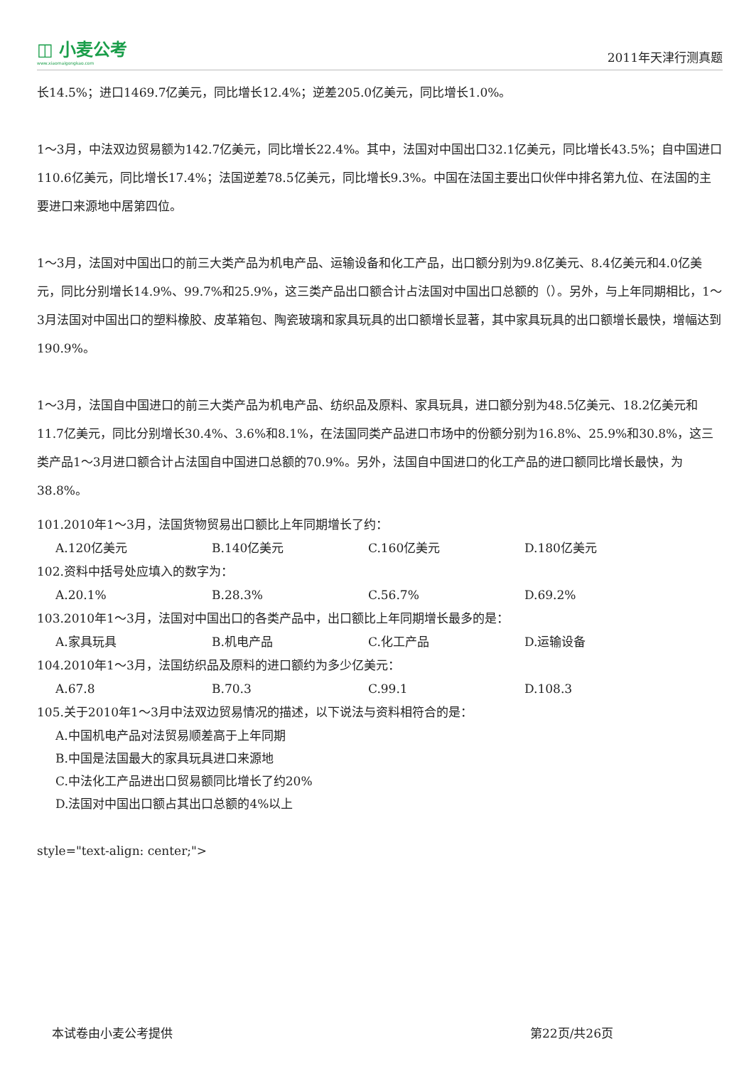◫ 小麦公考
www.xiaomaigongkao.com
2011年天津行测真题
长14.5%；进口1469.7亿美元，同比增长12.4%；逆差205.0亿美元，同比增长1.0%。
1～3月，中法双边贸易额为142.7亿美元，同比增长22.4%。其中，法国对中国出口32.1亿美元，同比增长43.5%；自中国进口110.6亿美元，同比增长17.4%；法国逆差78.5亿美元，同比增长9.3%。中国在法国主要出口伙伴中排名第九位、在法国的主要进口来源地中居第四位。
1～3月，法国对中国出口的前三大类产品为机电产品、运输设备和化工产品，出口额分别为9.8亿美元、8.4亿美元和4.0亿美元，同比分别增长14.9%、99.7%和25.9%，这三类产品出口额合计占法国对中国出口总额的（）。另外，与上年同期相比，1～3月法国对中国出口的塑料橡胶、皮革箱包、陶瓷玻璃和家具玩具的出口额增长显著，其中家具玩具的出口额增长最快，增幅达到190.9%。
1～3月，法国自中国进口的前三大类产品为机电产品、纺织品及原料、家具玩具，进口额分别为48.5亿美元、18.2亿美元和11.7亿美元，同比分别增长30.4%、3.6%和8.1%，在法国同类产品进口市场中的份额分别为16.8%、25.9%和30.8%，这三类产品1～3月进口额合计占法国自中国进口总额的70.9%。另外，法国自中国进口的化工产品的进口额同比增长最快，为38.8%。
101.2010年1～3月，法国货物贸易出口额比上年同期增长了约：
A.120亿美元 B.140亿美元 C.160亿美元 D.180亿美元
102.资料中括号处应填入的数字为：
A.20.1% B.28.3% C.56.7% D.69.2%
103.2010年1～3月，法国对中国出口的各类产品中，出口额比上年同期增长最多的是：
A.家具玩具 B.机电产品 C.化工产品 D.运输设备
104.2010年1～3月，法国纺织品及原料的进口额约为多少亿美元：
A.67.8 B.70.3 C.99.1 D.108.3
105.关于2010年1～3月中法双边贸易情况的描述，以下说法与资料相符合的是：
A.中国机电产品对法贸易顺差高于上年同期
B.中国是法国最大的家具玩具进口来源地
C.中法化工产品进出口贸易额同比增长了约20%
D.法国对中国出口额占其出口总额的4%以上
style="text-align: center;">
本试卷由小麦公考提供 第22页/共26页